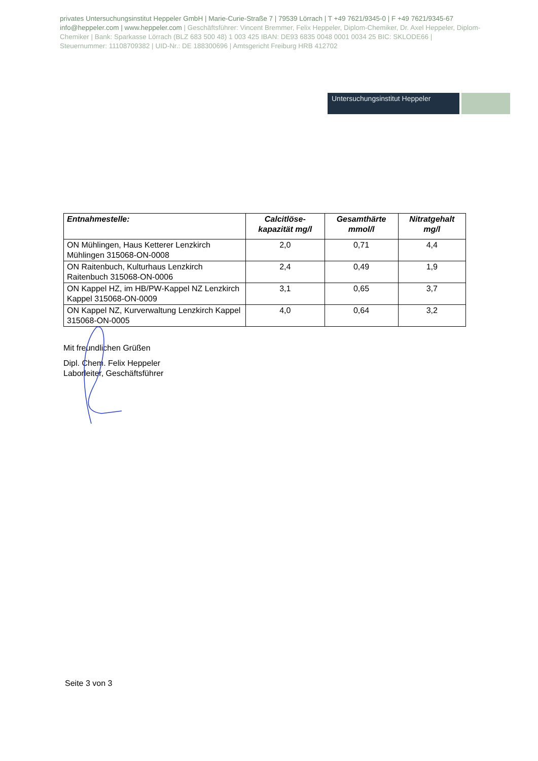privates Untersuchungsinstitut Heppeler GmbH | Marie-Curie-Straße 7 | 79539 Lörrach | T +49 7621/9345-0 | F +49 7621/9345-67 info@heppeler.com | www.heppeler.com | Geschäftsführer: Vincent Bremmer, Felix Heppeler, Diplom-Chemiker, Dr. Axel Heppeler, Diplom-Chemiker | Bank: Sparkasse Lörrach (BLZ 683 500 48) 1 003 425 IBAN: DE93 6835 0048 0001 0034 25 BIC: SKLODE66 | Steuernummer: 11108709382 | UID-Nr.: DE 188300696 | Amtsgericht Freiburg HRB 412702
Untersuchungsinstitut Heppeler
| Entnahmestelle: | Calcitlöse- kapazität mg/l | Gesamthärte mmol/l | Nitratgehalt mg/l |
| --- | --- | --- | --- |
| ON Mühlingen, Haus Ketterer Lenzkirch Mühlingen 315068-ON-0008 | 2,0 | 0,71 | 4,4 |
| ON Raitenbuch, Kulturhaus Lenzkirch Raitenbuch 315068-ON-0006 | 2,4 | 0,49 | 1,9 |
| ON Kappel HZ, im HB/PW-Kappel NZ Lenzkirch Kappel 315068-ON-0009 | 3,1 | 0,65 | 3,7 |
| ON Kappel NZ, Kurverwaltung Lenzkirch Kappel 315068-ON-0005 | 4,0 | 0,64 | 3,2 |
Mit freundlichen Grüßen
Dipl. Chem. Felix Heppeler
Laborleiter, Geschäftsführer
Seite 3 von 3